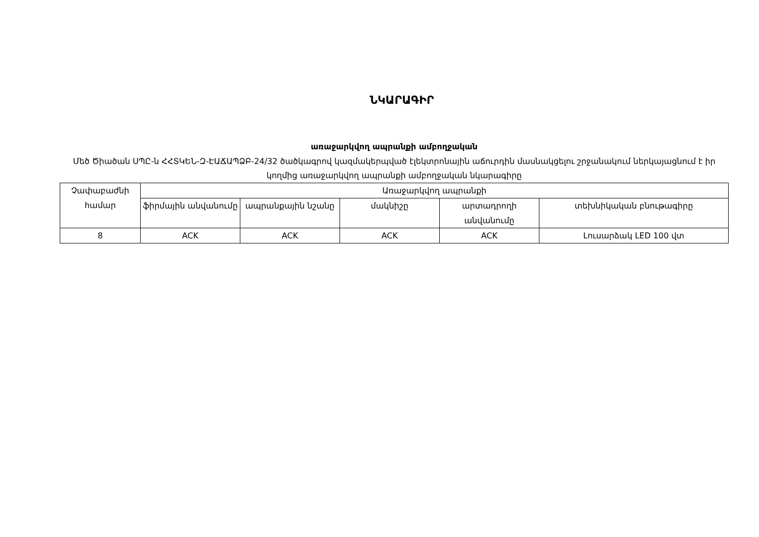ՆԿԱՐԱԳԻՐ
առաջարկվող ապրանքի ամբողջական
Մեծ Ծիածան ՍՊԸ-ն ՀՀՏԿԵՆ-Զ-ԷԱՃԱՊՁԲ-24/32 ծածկագրով կազմակերպված էլեկտրոնային աճուրդին մասնակցելու շրջանակում ներկայացնում է իր կողմից առաջարկվող ապրանքի ամբողջական նկարագիրը
| Չափաբաժնի համար | Առաջարկվող ապրանքի | | | | |
| --- | --- | --- | --- | --- | --- |
| | ֆիրմային անվանումը | ապրանքային նշանը | մակնիշը | արտադրողի անվանումը | տեխնիկական բնութագիրը |
| 8 | ACK | ACK | ACK | ACK | Լուսարձակ LED 100 վտ |